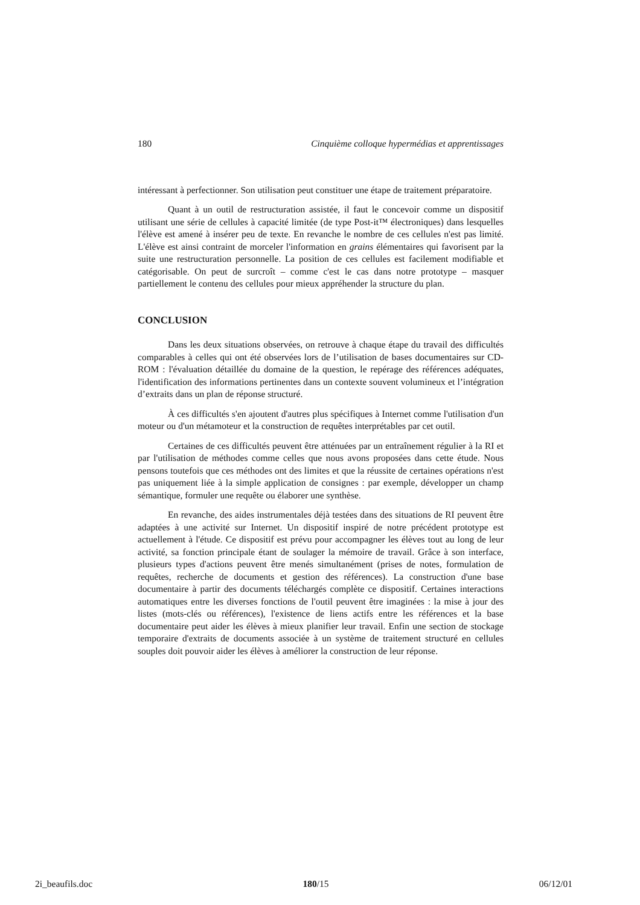180 Cinquième colloque hypermédias et apprentissages
intéressant à perfectionner. Son utilisation peut constituer une étape de traitement préparatoire.
Quant à un outil de restructuration assistée, il faut le concevoir comme un dispositif utilisant une série de cellules à capacité limitée (de type Post-it™ électroniques) dans lesquelles l'élève est amené à insérer peu de texte. En revanche le nombre de ces cellules n'est pas limité. L'élève est ainsi contraint de morceler l'information en grains élémentaires qui favorisent par la suite une restructuration personnelle. La position de ces cellules est facilement modifiable et catégorisable. On peut de surcroît – comme c'est le cas dans notre prototype – masquer partiellement le contenu des cellules pour mieux appréhender la structure du plan.
CONCLUSION
Dans les deux situations observées, on retrouve à chaque étape du travail des difficultés comparables à celles qui ont été observées lors de l’utilisation de bases documentaires sur CD-ROM : l'évaluation détaillée du domaine de la question, le repérage des références adéquates, l'identification des informations pertinentes dans un contexte souvent volumineux et l’intégration d’extraits dans un plan de réponse structuré.
À ces difficultés s'en ajoutent d'autres plus spécifiques à Internet comme l'utilisation d'un moteur ou d'un métamoteur et la construction de requêtes interprétables par cet outil.
Certaines de ces difficultés peuvent être atténuées par un entraînement régulier à la RI et par l'utilisation de méthodes comme celles que nous avons proposées dans cette étude. Nous pensons toutefois que ces méthodes ont des limites et que la réussite de certaines opérations n'est pas uniquement liée à la simple application de consignes : par exemple, développer un champ sémantique, formuler une requête ou élaborer une synthèse.
En revanche, des aides instrumentales déjà testées dans des situations de RI peuvent être adaptées à une activité sur Internet. Un dispositif inspiré de notre précédent prototype est actuellement à l'étude. Ce dispositif est prévu pour accompagner les élèves tout au long de leur activité, sa fonction principale étant de soulager la mémoire de travail. Grâce à son interface, plusieurs types d'actions peuvent être menés simultanément (prises de notes, formulation de requêtes, recherche de documents et gestion des références). La construction d'une base documentaire à partir des documents téléchargés complète ce dispositif. Certaines interactions automatiques entre les diverses fonctions de l'outil peuvent être imaginées : la mise à jour des listes (mots-clés ou références), l'existence de liens actifs entre les références et la base documentaire peut aider les élèves à mieux planifier leur travail. Enfin une section de stockage temporaire d'extraits de documents associée à un système de traitement structuré en cellules souples doit pouvoir aider les élèves à améliorer la construction de leur réponse.
2i_beaufils.doc 180/15 06/12/01